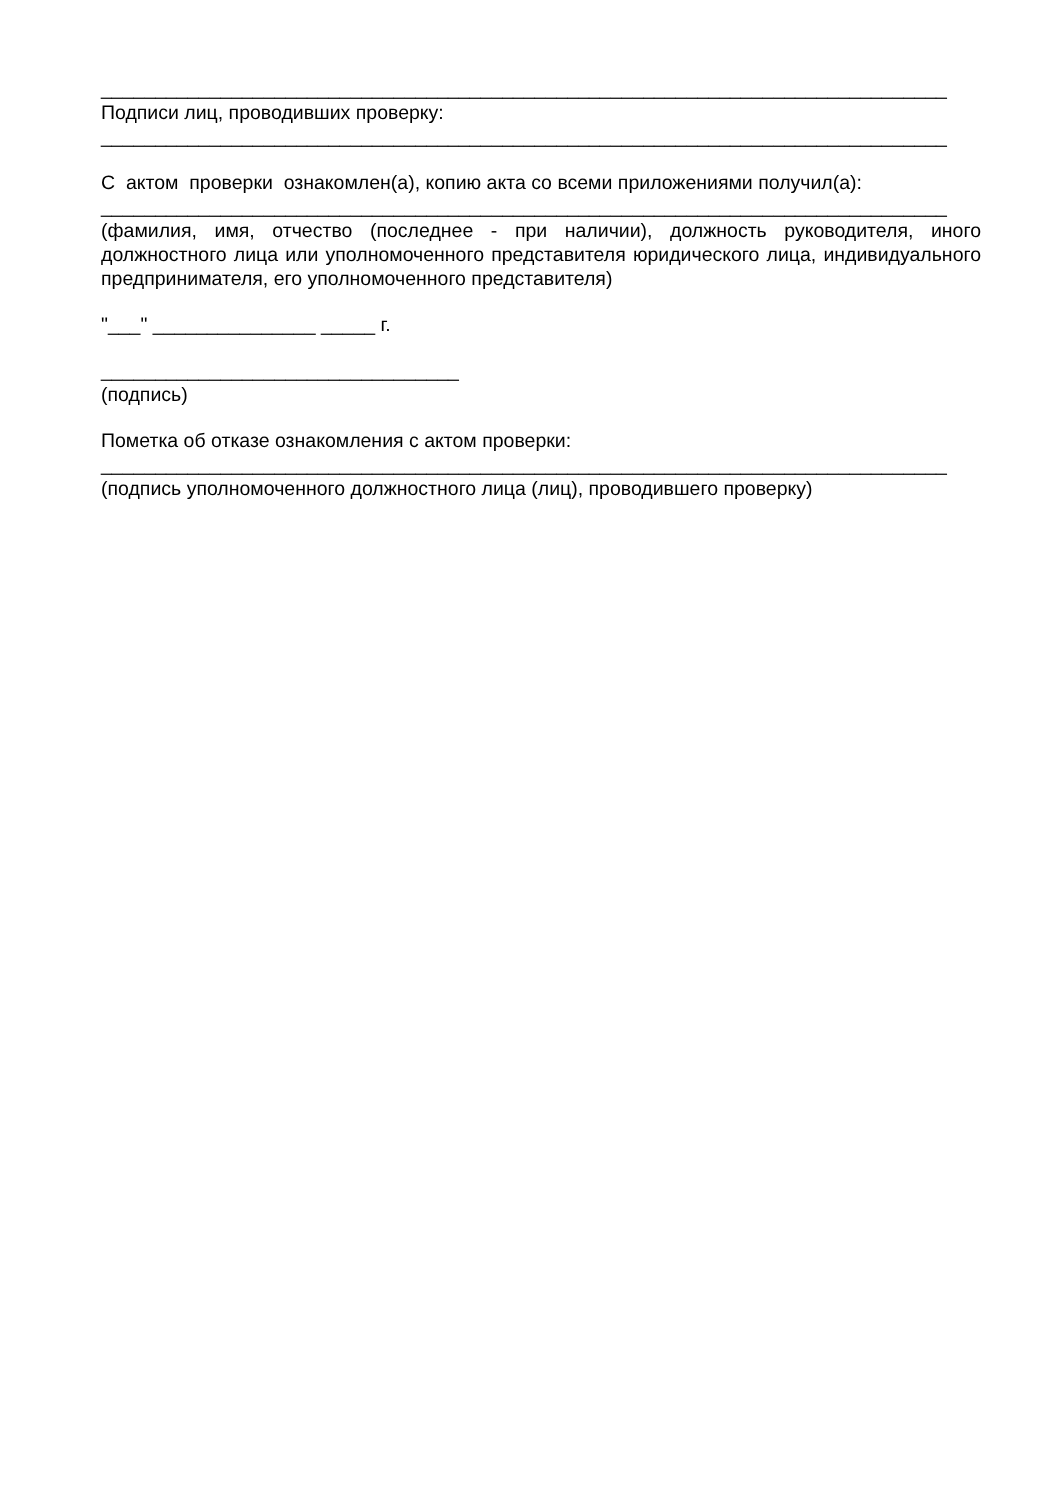______________________________________________________________________________
Подписи лиц, проводивших проверку:
______________________________________________________________________________
С актом проверки ознакомлен(а), копию акта со всеми приложениями получил(а):
______________________________________________________________________________
(фамилия, имя, отчество (последнее - при наличии), должность руководителя, иного должностного лица или уполномоченного представителя юридического лица, индивидуального предпринимателя, его уполномоченного представителя)
"___" _______________ _____ г.
_________________________________
(подпись)
Пометка об отказе ознакомления с актом проверки:
______________________________________________________________________________
(подпись уполномоченного должностного лица (лиц), проводившего проверку)